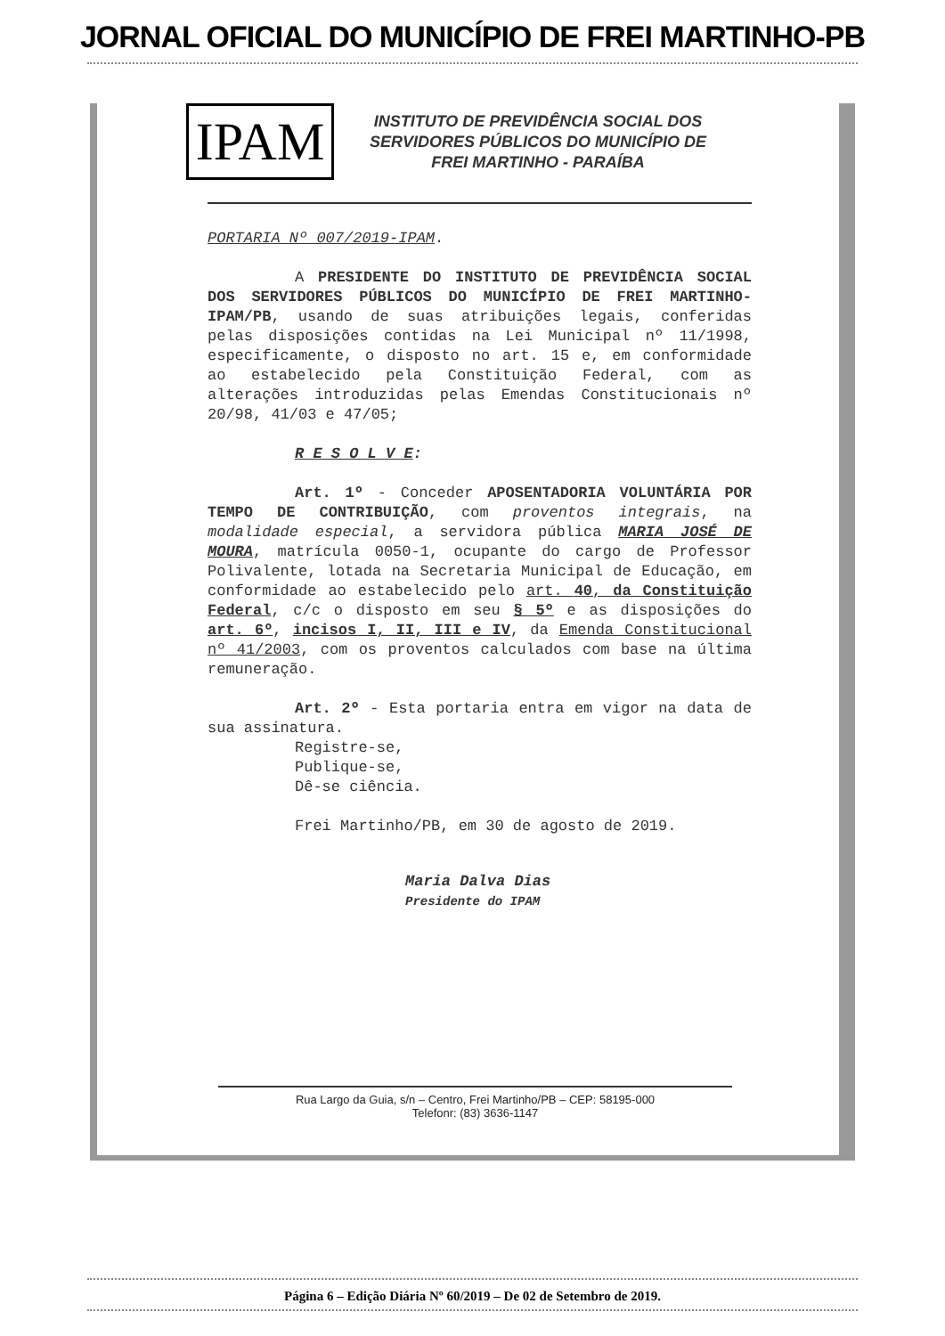JORNAL OFICIAL DO MUNICÍPIO DE FREI MARTINHO-PB
IPAM
INSTITUTO DE PREVIDÊNCIA SOCIAL DOS
SERVIDORES PÚBLICOS DO MUNICÍPIO DE
FREI MARTINHO - PARAÍBA
PORTARIA Nº 007/2019-IPAM.
A PRESIDENTE DO INSTITUTO DE PREVIDÊNCIA SOCIAL DOS SERVIDORES PÚBLICOS DO MUNICÍPIO DE FREI MARTINHO-IPAM/PB, usando de suas atribuições legais, conferidas pelas disposições contidas na Lei Municipal nº 11/1998, especificamente, o disposto no art. 15 e, em conformidade ao estabelecido pela Constituição Federal, com as alterações introduzidas pelas Emendas Constitucionais nº 20/98, 41/03 e 47/05;
R E S O L V E:
Art. 1º - Conceder APOSENTADORIA VOLUNTÁRIA POR TEMPO DE CONTRIBUIÇÃO, com proventos integrais, na modalidade especial, a servidora pública MARIA JOSÉ DE MOURA, matrícula 0050-1, ocupante do cargo de Professor Polivalente, lotada na Secretaria Municipal de Educação, em conformidade ao estabelecido pelo art. 40, da Constituição Federal, c/c o disposto em seu § 5º e as disposições do art. 6º, incisos I, II, III e IV, da Emenda Constitucional nº 41/2003, com os proventos calculados com base na última remuneração.
Art. 2º - Esta portaria entra em vigor na data de sua assinatura.
Registre-se,
Publique-se,
Dê-se ciência.
Frei Martinho/PB, em 30 de agosto de 2019.
Maria Dalva Dias
Presidente do IPAM
Rua Largo da Guia, s/n – Centro, Frei Martinho/PB – CEP: 58195-000
Telefonr: (83) 3636-1147
Página 6 – Edição Diária Nº 60/2019 – De 02 de Setembro de 2019.